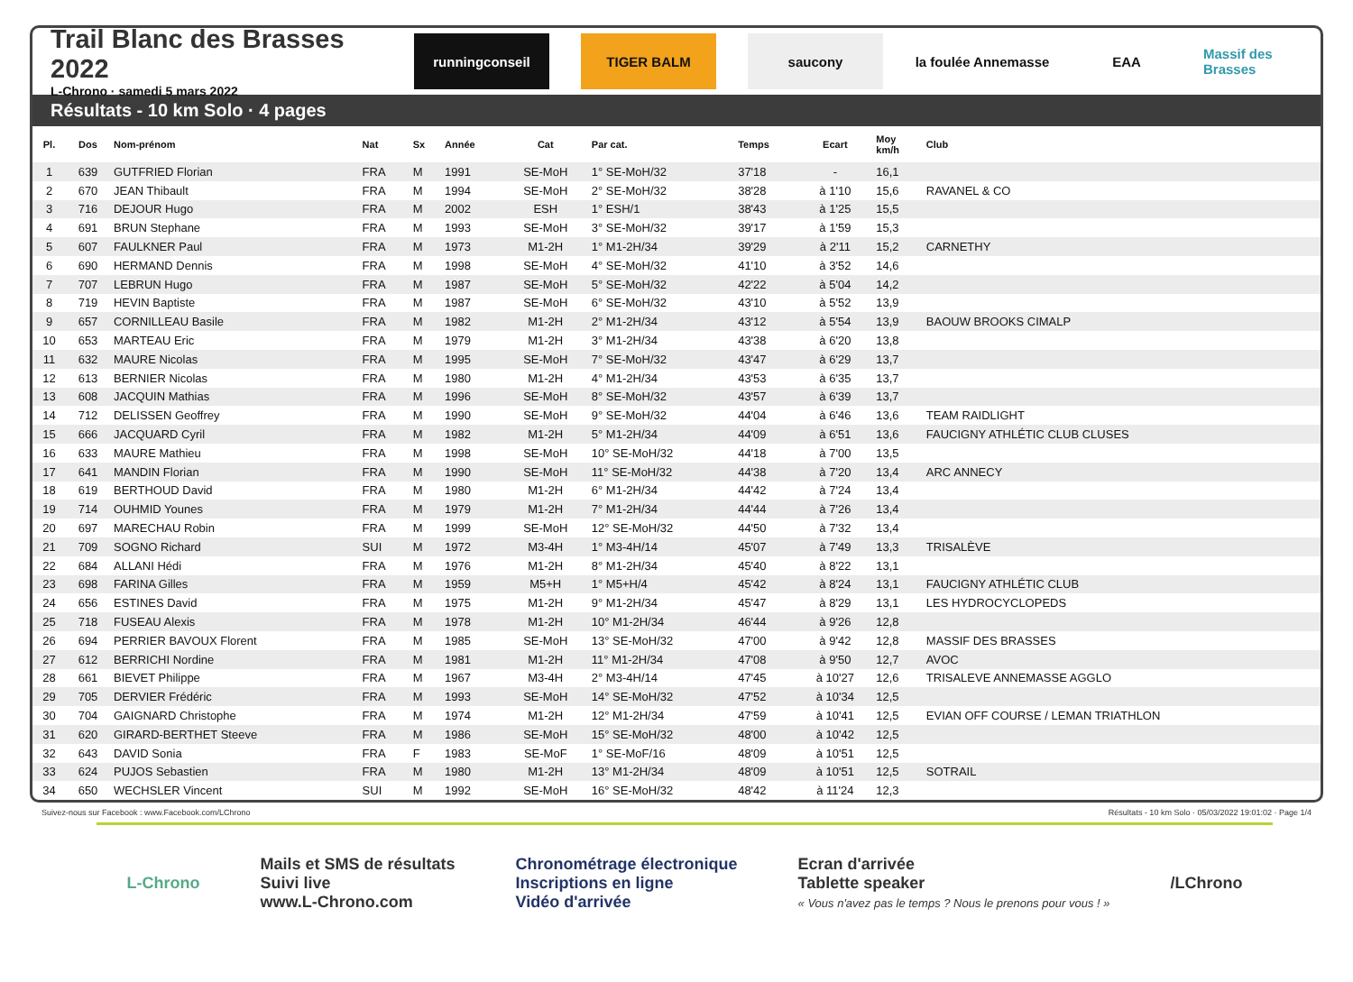Trail Blanc des Brasses 2022
L-Chrono · samedi 5 mars 2022
runningconseil TIGER BALM saucony la foulée Annemasse
EAA Massif des Brasses
Résultats - 10 km Solo · 4 pages
| Pl. | Dos | Nom-prénom | Nat | Sx | Année | Cat | Par cat. | Temps | Ecart | Moy km/h | Club |
| --- | --- | --- | --- | --- | --- | --- | --- | --- | --- | --- | --- |
| 1 | 639 | GUTFRIED Florian | FRA | M | 1991 | SE-MoH | 1° SE-MoH/32 | 37'18 | - | 16,1 | |
| 2 | 670 | JEAN Thibault | FRA | M | 1994 | SE-MoH | 2° SE-MoH/32 | 38'28 | à 1'10 | 15,6 | RAVANEL & CO |
| 3 | 716 | DEJOUR Hugo | FRA | M | 2002 | ESH | 1° ESH/1 | 38'43 | à 1'25 | 15,5 | |
| 4 | 691 | BRUN Stephane | FRA | M | 1993 | SE-MoH | 3° SE-MoH/32 | 39'17 | à 1'59 | 15,3 | |
| 5 | 607 | FAULKNER Paul | FRA | M | 1973 | M1-2H | 1° M1-2H/34 | 39'29 | à 2'11 | 15,2 | CARNETHY |
| 6 | 690 | HERMAND Dennis | FRA | M | 1998 | SE-MoH | 4° SE-MoH/32 | 41'10 | à 3'52 | 14,6 | |
| 7 | 707 | LEBRUN Hugo | FRA | M | 1987 | SE-MoH | 5° SE-MoH/32 | 42'22 | à 5'04 | 14,2 | |
| 8 | 719 | HEVIN Baptiste | FRA | M | 1987 | SE-MoH | 6° SE-MoH/32 | 43'10 | à 5'52 | 13,9 | |
| 9 | 657 | CORNILLEAU Basile | FRA | M | 1982 | M1-2H | 2° M1-2H/34 | 43'12 | à 5'54 | 13,9 | BAOUW BROOKS CIMALP |
| 10 | 653 | MARTEAU Eric | FRA | M | 1979 | M1-2H | 3° M1-2H/34 | 43'38 | à 6'20 | 13,8 | |
| 11 | 632 | MAURE Nicolas | FRA | M | 1995 | SE-MoH | 7° SE-MoH/32 | 43'47 | à 6'29 | 13,7 | |
| 12 | 613 | BERNIER Nicolas | FRA | M | 1980 | M1-2H | 4° M1-2H/34 | 43'53 | à 6'35 | 13,7 | |
| 13 | 608 | JACQUIN Mathias | FRA | M | 1996 | SE-MoH | 8° SE-MoH/32 | 43'57 | à 6'39 | 13,7 | |
| 14 | 712 | DELISSEN Geoffrey | FRA | M | 1990 | SE-MoH | 9° SE-MoH/32 | 44'04 | à 6'46 | 13,6 | TEAM RAIDLIGHT |
| 15 | 666 | JACQUARD Cyril | FRA | M | 1982 | M1-2H | 5° M1-2H/34 | 44'09 | à 6'51 | 13,6 | FAUCIGNY ATHLÉTIC CLUB CLUSES |
| 16 | 633 | MAURE Mathieu | FRA | M | 1998 | SE-MoH | 10° SE-MoH/32 | 44'18 | à 7'00 | 13,5 | |
| 17 | 641 | MANDIN Florian | FRA | M | 1990 | SE-MoH | 11° SE-MoH/32 | 44'38 | à 7'20 | 13,4 | ARC ANNECY |
| 18 | 619 | BERTHOUD David | FRA | M | 1980 | M1-2H | 6° M1-2H/34 | 44'42 | à 7'24 | 13,4 | |
| 19 | 714 | OUHMID Younes | FRA | M | 1979 | M1-2H | 7° M1-2H/34 | 44'44 | à 7'26 | 13,4 | |
| 20 | 697 | MARECHAU Robin | FRA | M | 1999 | SE-MoH | 12° SE-MoH/32 | 44'50 | à 7'32 | 13,4 | |
| 21 | 709 | SOGNO Richard | SUI | M | 1972 | M3-4H | 1° M3-4H/14 | 45'07 | à 7'49 | 13,3 | TRISALÈVE |
| 22 | 684 | ALLANI Hédi | FRA | M | 1976 | M1-2H | 8° M1-2H/34 | 45'40 | à 8'22 | 13,1 | |
| 23 | 698 | FARINA Gilles | FRA | M | 1959 | M5+H | 1° M5+H/4 | 45'42 | à 8'24 | 13,1 | FAUCIGNY ATHLÉTIC CLUB |
| 24 | 656 | ESTINES David | FRA | M | 1975 | M1-2H | 9° M1-2H/34 | 45'47 | à 8'29 | 13,1 | LES HYDROCYCLOPEDS |
| 25 | 718 | FUSEAU Alexis | FRA | M | 1978 | M1-2H | 10° M1-2H/34 | 46'44 | à 9'26 | 12,8 | |
| 26 | 694 | PERRIER BAVOUX Florent | FRA | M | 1985 | SE-MoH | 13° SE-MoH/32 | 47'00 | à 9'42 | 12,8 | MASSIF DES BRASSES |
| 27 | 612 | BERRICHI Nordine | FRA | M | 1981 | M1-2H | 11° M1-2H/34 | 47'08 | à 9'50 | 12,7 | AVOC |
| 28 | 661 | BIEVET Philippe | FRA | M | 1967 | M3-4H | 2° M3-4H/14 | 47'45 | à 10'27 | 12,6 | TRISALEVE ANNEMASSE AGGLO |
| 29 | 705 | DERVIER Frédéric | FRA | M | 1993 | SE-MoH | 14° SE-MoH/32 | 47'52 | à 10'34 | 12,5 | |
| 30 | 704 | GAIGNARD Christophe | FRA | M | 1974 | M1-2H | 12° M1-2H/34 | 47'59 | à 10'41 | 12,5 | EVIAN OFF COURSE / LEMAN TRIATHLON |
| 31 | 620 | GIRARD-BERTHET Steeve | FRA | M | 1986 | SE-MoH | 15° SE-MoH/32 | 48'00 | à 10'42 | 12,5 | |
| 32 | 643 | DAVID Sonia | FRA | F | 1983 | SE-MoF | 1° SE-MoF/16 | 48'09 | à 10'51 | 12,5 | |
| 33 | 624 | PUJOS Sebastien | FRA | M | 1980 | M1-2H | 13° M1-2H/34 | 48'09 | à 10'51 | 12,5 | SOTRAIL |
| 34 | 650 | WECHSLER Vincent | SUI | M | 1992 | SE-MoH | 16° SE-MoH/32 | 48'42 | à 11'24 | 12,3 | |
Suivez-nous sur Facebook : www.Facebook.com/LChrono Résultats - 10 km Solo · 05/03/2022 19:01:02 · Page 1/4
L-Chrono
Mails et SMS de résultats
Suivi live
www.L-Chrono.com
Chronométrage électronique
Inscriptions en ligne
Vidéo d'arrivée
Ecran d'arrivée
Tablette speaker
« Vous n'avez pas le temps ? Nous le prenons pour vous ! »
/LChrono